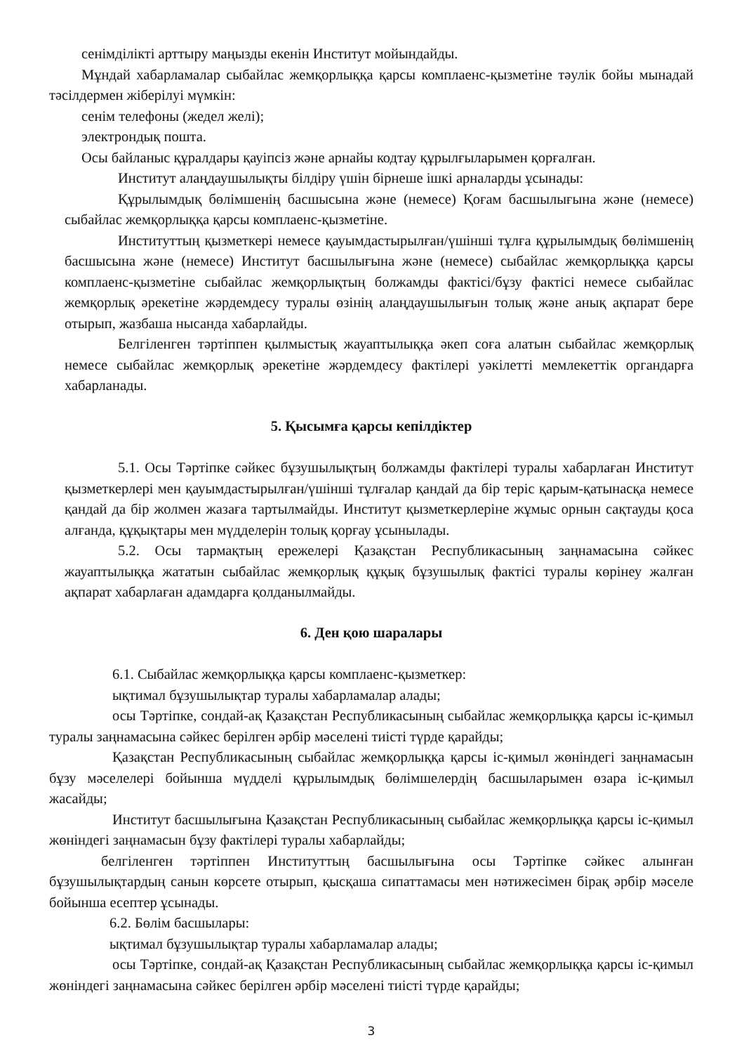сенімділікті арттыру маңызды екенін Институт мойындайды.
Мұндай хабарламалар сыбайлас жемқорлыққа қарсы комплаенс-қызметіне тәулік бойы мынадай тәсілдермен жіберілуі мүмкін:
сенім телефоны (жедел желі);
электрондық пошта.
Осы байланыс құралдары қауіпсіз және арнайы кодтау құрылғыларымен қорғалған.
Институт алаңдаушылықты білдіру үшін бірнеше ішкі арналарды ұсынады:
Құрылымдық бөлімшенің басшысына және (немесе) Қоғам басшылығына және (немесе) сыбайлас жемқорлыққа қарсы комплаенс-қызметіне.
Институттың қызметкері немесе қауымдастырылған/үшінші тұлға құрылымдық бөлімшенің басшысына және (немесе) Институт басшылығына және (немесе) сыбайлас жемқорлыққа қарсы комплаенс-қызметіне сыбайлас жемқорлықтың болжамды фактісі/бұзу фактісі немесе сыбайлас жемқорлық әрекетіне жәрдемдесу туралы өзінің алаңдаушылығын толық және анық ақпарат бере отырып, жазбаша нысанда хабарлайды.
Белгіленген тәртіппен қылмыстық жауаптылыққа әкеп соға алатын сыбайлас жемқорлық немесе сыбайлас жемқорлық әрекетіне жәрдемдесу фактілері уәкілетті мемлекеттік органдарға хабарланады.
5. Қысымға қарсы кепілдіктер
5.1. Осы Тәртіпке сәйкес бұзушылықтың болжамды фактілері туралы хабарлаған Институт қызметкерлері мен қауымдастырылған/үшінші тұлғалар қандай да бір теріс қарым-қатынасқа немесе қандай да бір жолмен жазаға тартылмайды. Институт қызметкерлеріне жұмыс орнын сақтауды қоса алғанда, құқықтары мен мүдделерін толық қорғау ұсынылады.
5.2. Осы тармақтың ережелері Қазақстан Республикасының заңнамасына сәйкес жауаптылыққа жататын сыбайлас жемқорлық құқық бұзушылық фактісі туралы көрінеу жалған ақпарат хабарлаған адамдарға қолданылмайды.
6. Ден қою шаралары
6.1. Сыбайлас жемқорлыққа қарсы комплаенс-қызметкер:
ықтимал бұзушылықтар туралы хабарламалар алады;
осы Тәртіпке, сондай-ақ Қазақстан Республикасының сыбайлас жемқорлыққа қарсы іс-қимыл туралы заңнамасына сәйкес берілген әрбір мәселені тиісті түрде қарайды;
Қазақстан Республикасының сыбайлас жемқорлыққа қарсы іс-қимыл жөніндегі заңнамасын бұзу мәселелері бойынша мүдделі құрылымдық бөлімшелердің басшыларымен өзара іс-қимыл жасайды;
Институт басшылығына Қазақстан Республикасының сыбайлас жемқорлыққа қарсы іс-қимыл жөніндегі заңнамасын бұзу фактілері туралы хабарлайды;
белгіленген тәртіппен Институттың басшылығына осы Тәртіпке сәйкес алынған бұзушылықтардың санын көрсете отырып, қысқаша сипаттамасы мен нәтижесімен бірақ әрбір мәселе бойынша есептер ұсынады.
6.2. Бөлім басшылары:
ықтимал бұзушылықтар туралы хабарламалар алады;
осы Тәртіпке, сондай-ақ Қазақстан Республикасының сыбайлас жемқорлыққа қарсы іс-қимыл жөніндегі заңнамасына сәйкес берілген әрбір мәселені тиісті түрде қарайды;
3